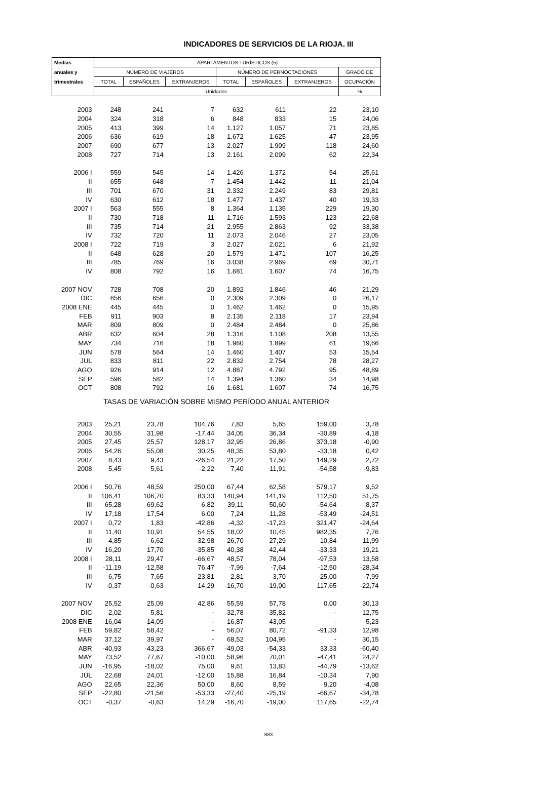INDICADORES DE SERVICIOS DE LA RIOJA. III
| Medias | APARTAMENTOS TURÍSTICOS (5) | | | | | | |
| --- | --- | --- | --- | --- | --- | --- | --- |
| anuales y | NÚMERO DE VIAJEROS | | | NÚMERO DE PERNOCTACIONES | | | GRADO DE |
| trimestrales | TOTAL | ESPAÑOLES | EXTRANJEROS | TOTAL | ESPAÑOLES | EXTRANJEROS | OCUPACIÓN |
| | Unidades | | | | | | % |
| 2003 | 248 | 241 | 7 | 632 | 611 | 22 | 23,10 |
| 2004 | 324 | 318 | 6 | 848 | 833 | 15 | 24,06 |
| 2005 | 413 | 399 | 14 | 1.127 | 1.057 | 71 | 23,85 |
| 2006 | 636 | 619 | 18 | 1.672 | 1.625 | 47 | 23,95 |
| 2007 | 690 | 677 | 13 | 2.027 | 1.909 | 118 | 24,60 |
| 2008 | 727 | 714 | 13 | 2.161 | 2.099 | 62 | 22,34 |
| 2006 I | 559 | 545 | 14 | 1.426 | 1.372 | 54 | 25,61 |
| II | 655 | 648 | 7 | 1.454 | 1.442 | 11 | 21,04 |
| III | 701 | 670 | 31 | 2.332 | 2.249 | 83 | 29,81 |
| IV | 630 | 612 | 18 | 1.477 | 1.437 | 40 | 19,33 |
| 2007 I | 563 | 555 | 8 | 1.364 | 1.135 | 229 | 19,30 |
| II | 730 | 718 | 11 | 1.716 | 1.593 | 123 | 22,68 |
| III | 735 | 714 | 21 | 2.955 | 2.863 | 92 | 33,38 |
| IV | 732 | 720 | 11 | 2.073 | 2.046 | 27 | 23,05 |
| 2008 I | 722 | 719 | 3 | 2.027 | 2.021 | 6 | 21,92 |
| II | 648 | 628 | 20 | 1.579 | 1.471 | 107 | 16,25 |
| III | 785 | 769 | 16 | 3.038 | 2.969 | 69 | 30,71 |
| IV | 808 | 792 | 16 | 1.681 | 1.607 | 74 | 16,75 |
| 2007 NOV | 728 | 708 | 20 | 1.892 | 1.846 | 46 | 21,29 |
| DIC | 656 | 656 | 0 | 2.309 | 2.309 | 0 | 26,17 |
| 2008 ENE | 445 | 445 | 0 | 1.462 | 1.462 | 0 | 15,95 |
| FEB | 911 | 903 | 8 | 2.135 | 2.118 | 17 | 23,94 |
| MAR | 809 | 809 | 0 | 2.484 | 2.484 | 0 | 25,86 |
| ABR | 632 | 604 | 28 | 1.316 | 1.108 | 208 | 13,55 |
| MAY | 734 | 716 | 18 | 1.960 | 1.899 | 61 | 19,66 |
| JUN | 578 | 564 | 14 | 1.460 | 1.407 | 53 | 15,54 |
| JUL | 833 | 811 | 22 | 2.832 | 2.754 | 78 | 28,27 |
| AGO | 926 | 914 | 12 | 4.887 | 4.792 | 95 | 48,89 |
| SEP | 596 | 582 | 14 | 1.394 | 1.360 | 34 | 14,98 |
| OCT | 808 | 792 | 16 | 1.681 | 1.607 | 74 | 16,75 |
| TASAS DE VARIACIÓN SOBRE MISMO PERÍODO ANUAL ANTERIOR | | | | | | | |
| 2003 | 25,21 | 23,78 | 104,76 | 7,83 | 5,65 | 159,00 | 3,78 |
| 2004 | 30,55 | 31,98 | -17,44 | 34,05 | 36,34 | -30,89 | 4,18 |
| 2005 | 27,45 | 25,57 | 128,17 | 32,95 | 26,86 | 373,18 | -0,90 |
| 2006 | 54,26 | 55,08 | 30,25 | 48,35 | 53,80 | -33,18 | 0,42 |
| 2007 | 8,43 | 9,43 | -26,54 | 21,22 | 17,50 | 149,29 | 2,72 |
| 2008 | 5,45 | 5,61 | -2,22 | 7,40 | 11,91 | -54,58 | -9,83 |
| 2006 I | 50,76 | 48,59 | 250,00 | 67,44 | 62,58 | 579,17 | 9,52 |
| II | 106,41 | 106,70 | 83,33 | 140,94 | 141,19 | 112,50 | 51,75 |
| III | 65,28 | 69,62 | 6,82 | 39,11 | 50,60 | -54,64 | -8,37 |
| IV | 17,18 | 17,54 | 6,00 | 7,24 | 11,28 | -53,49 | -24,51 |
| 2007 I | 0,72 | 1,83 | -42,86 | -4,32 | -17,23 | 321,47 | -24,64 |
| II | 11,40 | 10,91 | 54,55 | 18,02 | 10,45 | 982,35 | 7,76 |
| III | 4,85 | 6,62 | -32,98 | 26,70 | 27,29 | 10,84 | 11,99 |
| IV | 16,20 | 17,70 | -35,85 | 40,38 | 42,44 | -33,33 | 19,21 |
| 2008 I | 28,11 | 29,47 | -66,67 | 48,57 | 78,04 | -97,53 | 13,58 |
| II | -11,19 | -12,58 | 76,47 | -7,99 | -7,64 | -12,50 | -28,34 |
| III | 6,75 | 7,65 | -23,81 | 2,81 | 3,70 | -25,00 | -7,99 |
| IV | -0,37 | -0,63 | 14,29 | -16,70 | -19,00 | 117,65 | -22,74 |
| 2007 NOV | 25,52 | 25,09 | 42,86 | 55,59 | 57,78 | 0,00 | 30,13 |
| DIC | 2,02 | 5,81 | - | 32,78 | 35,82 | - | 12,75 |
| 2008 ENE | -16,04 | -14,09 | - | 16,87 | 43,05 | - | -5,23 |
| FEB | 59,82 | 58,42 | - | 56,07 | 80,72 | -91,33 | 12,98 |
| MAR | 37,12 | 39,97 | - | 68,52 | 104,95 | - | 30,15 |
| ABR | -40,93 | -43,23 | 366,67 | -49,03 | -54,33 | 33,33 | -60,40 |
| MAY | 73,52 | 77,67 | -10,00 | 58,96 | 70,01 | -47,41 | 24,27 |
| JUN | -16,95 | -18,02 | 75,00 | 9,61 | 13,83 | -44,79 | -13,62 |
| JUL | 22,68 | 24,01 | -12,00 | 15,88 | 16,84 | -10,34 | 7,90 |
| AGO | 22,65 | 22,36 | 50,00 | 8,60 | 8,59 | 9,20 | -4,08 |
| SEP | -22,80 | -21,56 | -53,33 | -27,40 | -25,19 | -66,67 | -34,78 |
| OCT | -0,37 | -0,63 | 14,29 | -16,70 | -19,00 | 117,65 | -22,74 |
883